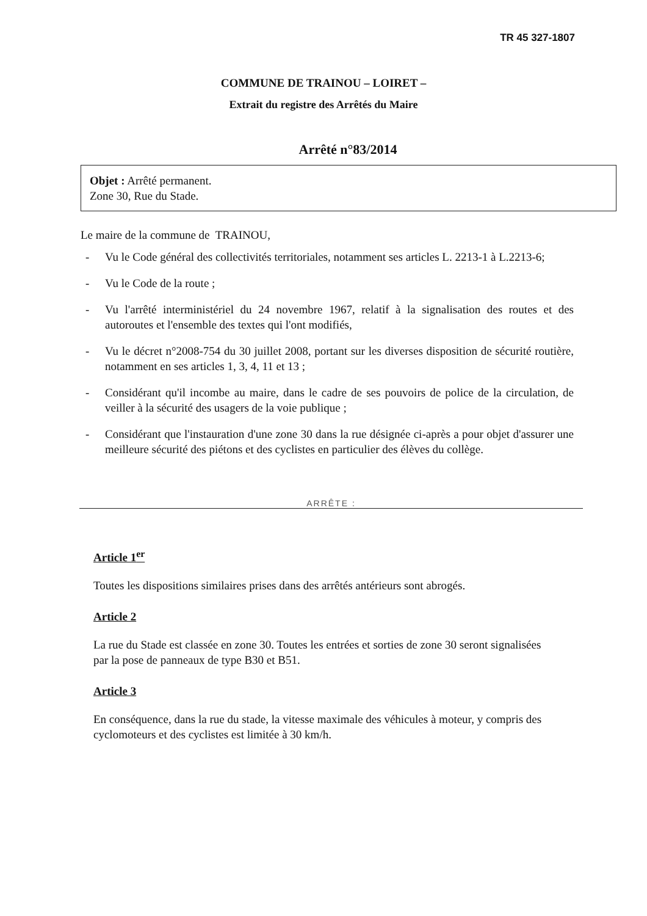TR 45 327-1807
COMMUNE DE TRAINOU – LOIRET –
Extrait du registre des Arrêtés du Maire
Arrêté n°83/2014
Objet : Arrêté permanent.
Zone 30, Rue du Stade.
Le maire de la commune de TRAINOU,
- Vu le Code général des collectivités territoriales, notamment ses articles L. 2213-1 à L.2213-6;
- Vu le Code de la route ;
- Vu l'arrêté interministériel du 24 novembre 1967, relatif à la signalisation des routes et des autoroutes et l'ensemble des textes qui l'ont modifiés,
- Vu le décret n°2008-754 du 30 juillet 2008, portant sur les diverses disposition de sécurité routière, notamment en ses articles 1, 3, 4, 11 et 13 ;
- Considérant qu'il incombe au maire, dans le cadre de ses pouvoirs de police de la circulation, de veiller à la sécurité des usagers de la voie publique ;
- Considérant que l'instauration d'une zone 30 dans la rue désignée ci-après a pour objet d'assurer une meilleure sécurité des piétons et des cyclistes en particulier des élèves du collège.
ARRÊTE :
Article 1<sup>er</sup>
Toutes les dispositions similaires prises dans des arrêtés antérieurs sont abrogés.
Article 2
La rue du Stade est classée en zone 30. Toutes les entrées et sorties de zone 30 seront signalisées par la pose de panneaux de type B30 et B51.
Article 3
En conséquence, dans la rue du stade, la vitesse maximale des véhicules à moteur, y compris des cyclomoteurs et des cyclistes est limitée à 30 km/h.